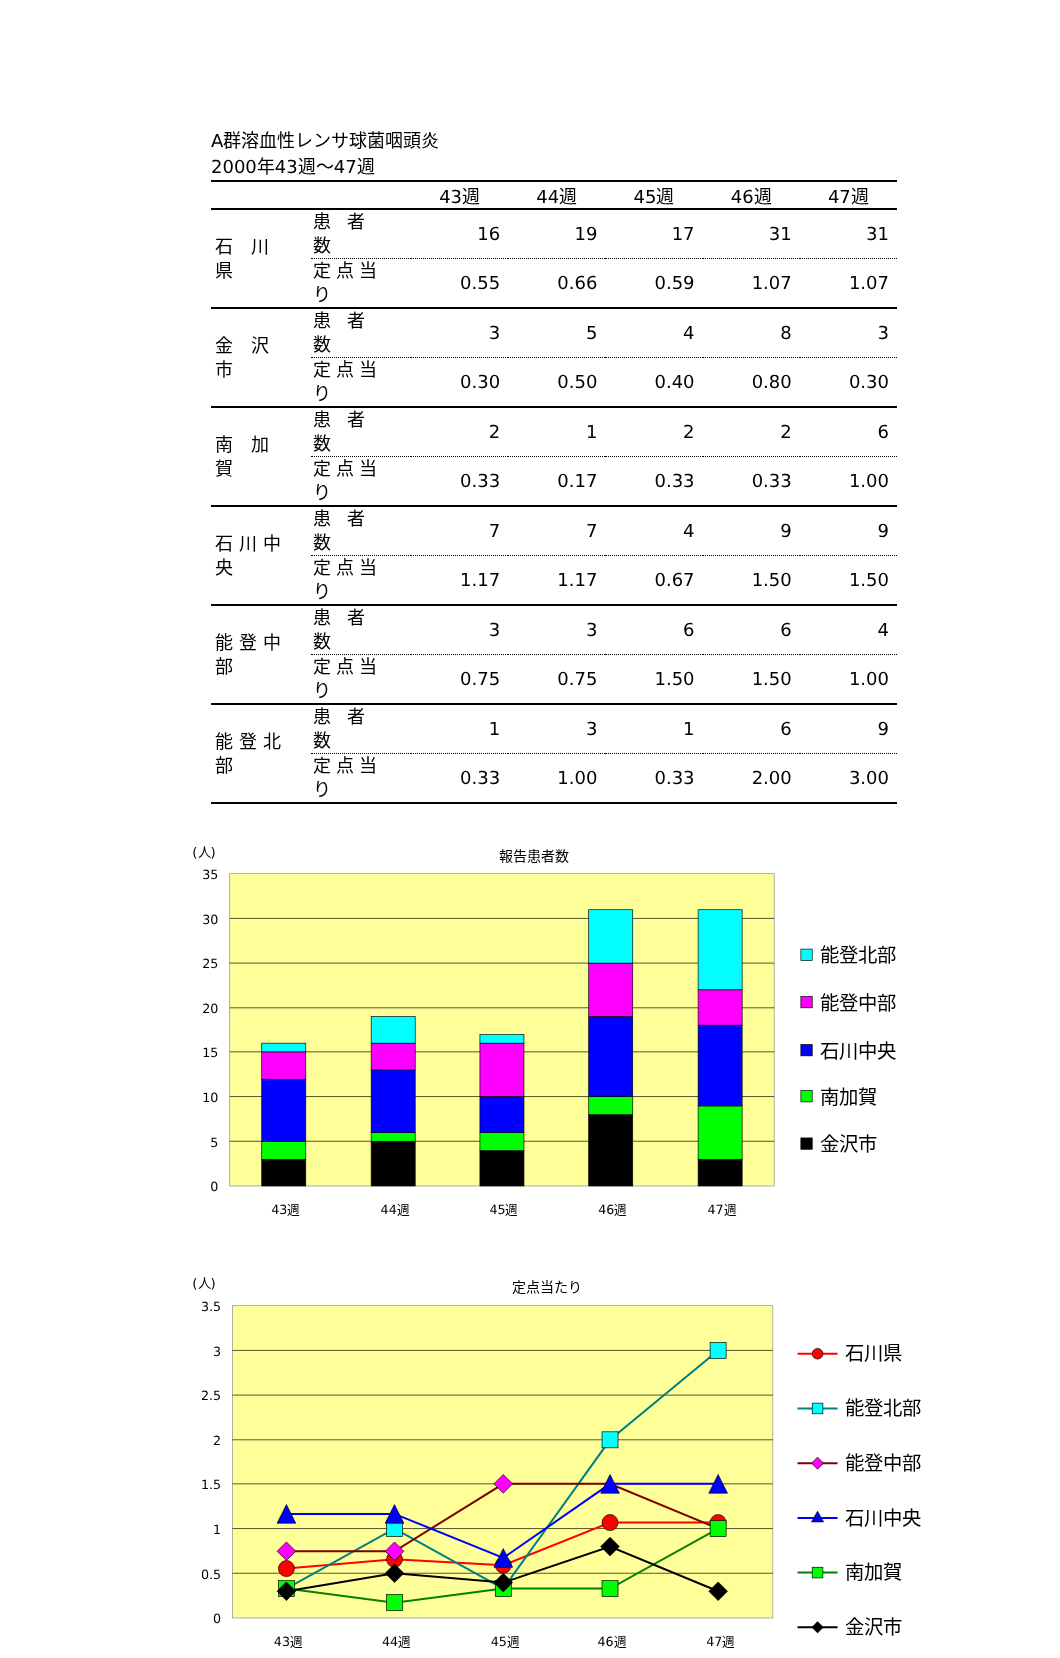A群溶血性レンサ球菌咽頭炎
2000年43週～47週
| | | 43週 | 44週 | 45週 | 46週 | 47週 |
| --- | --- | --- | --- | --- | --- | --- |
| 石 川 県 | 患 者 数 | 16 | 19 | 17 | 31 | 31 |
| | 定点当り | 0.55 | 0.66 | 0.59 | 1.07 | 1.07 |
| 金 沢 市 | 患 者 数 | 3 | 5 | 4 | 8 | 3 |
| | 定点当り | 0.30 | 0.50 | 0.40 | 0.80 | 0.30 |
| 南 加 賀 | 患 者 数 | 2 | 1 | 2 | 2 | 6 |
| | 定点当り | 0.33 | 0.17 | 0.33 | 0.33 | 1.00 |
| 石川中央 | 患 者 数 | 7 | 7 | 4 | 9 | 9 |
| | 定点当り | 1.17 | 1.17 | 0.67 | 1.50 | 1.50 |
| 能登中部 | 患 者 数 | 3 | 3 | 6 | 6 | 4 |
| | 定点当り | 0.75 | 0.75 | 1.50 | 1.50 | 1.00 |
| 能登北部 | 患 者 数 | 1 | 3 | 1 | 6 | 9 |
| | 定点当り | 0.33 | 1.00 | 0.33 | 2.00 | 3.00 |
(人)
報告患者数
35
30
25
20
15
10
5
0
43週
44週
45週
46週
47週
能登北部
能登中部
石川中央
南加賀
金沢市
(人)
定点当たり
3.5
3
2.5
2
1.5
1
0.5
0
43週
44週
45週
46週
47週
石川県
能登北部
能登中部
石川中央
南加賀
金沢市